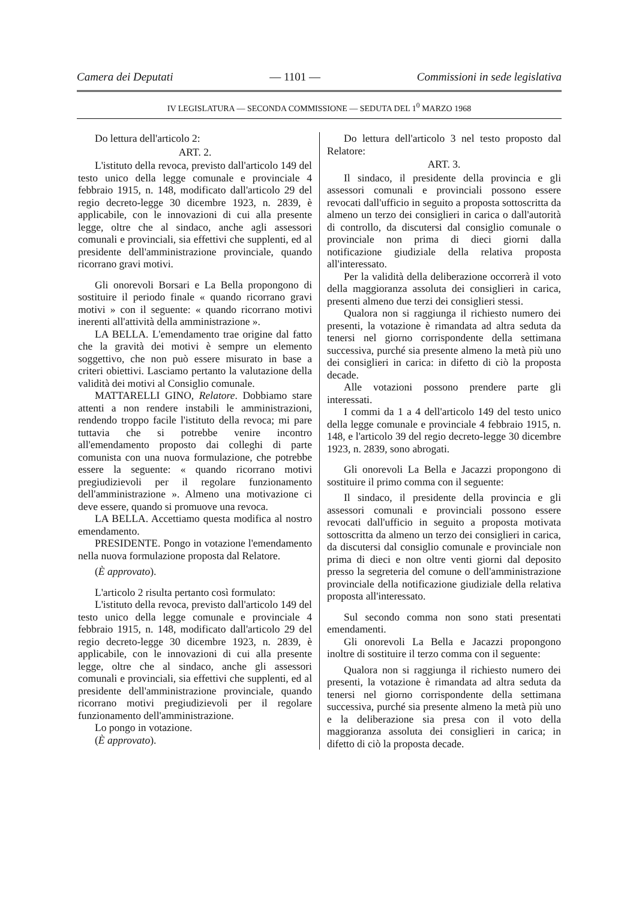Camera dei Deputati — 1101 — Commissioni in sede legislativa
IV LEGISLATURA — SECONDA COMMISSIONE — SEDUTA DEL 1<sup>0</sup> MARZO 1968
Do lettura dell'articolo 2:
ART. 2.
L'istituto della revoca, previsto dall'articolo 149 del testo unico della legge comunale e provinciale 4 febbraio 1915, n. 148, modificato dall'articolo 29 del regio decreto-legge 30 dicembre 1923, n. 2839, è applicabile, con le innovazioni di cui alla presente legge, oltre che al sindaco, anche agli assessori comunali e provinciali, sia effettivi che supplenti, ed al presidente dell'amministrazione provinciale, quando ricorrano gravi motivi.
Gli onorevoli Borsari e La Bella propongono di sostituire il periodo finale « quando ricorrano gravi motivi » con il seguente: « quando ricorrano motivi inerenti all'attività della amministrazione ».
LA BELLA. L'emendamento trae origine dal fatto che la gravità dei motivi è sempre un elemento soggettivo, che non può essere misurato in base a criteri obiettivi. Lasciamo pertanto la valutazione della validità dei motivi al Consiglio comunale.
MATTARELLI GINO, Relatore. Dobbiamo stare attenti a non rendere instabili le amministrazioni, rendendo troppo facile l'istituto della revoca; mi pare tuttavia che si potrebbe venire incontro all'emendamento proposto dai colleghi di parte comunista con una nuova formulazione, che potrebbe essere la seguente: « quando ricorrano motivi pregiudizievoli per il regolare funzionamento dell'amministrazione ». Almeno una motivazione ci deve essere, quando si promuove una revoca.
LA BELLA. Accettiamo questa modifica al nostro emendamento.
PRESIDENTE. Pongo in votazione l'emendamento nella nuova formulazione proposta dal Relatore.
(È approvato).
L'articolo 2 risulta pertanto così formulato:
L'istituto della revoca, previsto dall'articolo 149 del testo unico della legge comunale e provinciale 4 febbraio 1915, n. 148, modificato dall'articolo 29 del regio decreto-legge 30 dicembre 1923, n. 2839, è applicabile, con le innovazioni di cui alla presente legge, oltre che al sindaco, anche gli assessori comunali e provinciali, sia effettivi che supplenti, ed al presidente dell'amministrazione provinciale, quando ricorrano motivi pregiudizievoli per il regolare funzionamento dell'amministrazione.
Lo pongo in votazione.
(È approvato).
Do lettura dell'articolo 3 nel testo proposto dal Relatore:
ART. 3.
Il sindaco, il presidente della provincia e gli assessori comunali e provinciali possono essere revocati dall'ufficio in seguito a proposta sottoscritta da almeno un terzo dei consiglieri in carica o dall'autorità di controllo, da discutersi dal consiglio comunale o provinciale non prima di dieci giorni dalla notificazione giudiziale della relativa proposta all'interessato.
Per la validità della deliberazione occorrerà il voto della maggioranza assoluta dei consiglieri in carica, presenti almeno due terzi dei consiglieri stessi.
Qualora non si raggiunga il richiesto numero dei presenti, la votazione è rimandata ad altra seduta da tenersi nel giorno corrispondente della settimana successiva, purché sia presente almeno la metà più uno dei consiglieri in carica: in difetto di ciò la proposta decade.
Alle votazioni possono prendere parte gli interessati.
I commi da 1 a 4 dell'articolo 149 del testo unico della legge comunale e provinciale 4 febbraio 1915, n. 148, e l'articolo 39 del regio decreto-legge 30 dicembre 1923, n. 2839, sono abrogati.
Gli onorevoli La Bella e Jacazzi propongono di sostituire il primo comma con il seguente:
Il sindaco, il presidente della provincia e gli assessori comunali e provinciali possono essere revocati dall'ufficio in seguito a proposta motivata sottoscritta da almeno un terzo dei consiglieri in carica, da discutersi dal consiglio comunale e provinciale non prima di dieci e non oltre venti giorni dal deposito presso la segreteria del comune o dell'amministrazione provinciale della notificazione giudiziale della relativa proposta all'interessato.
Sul secondo comma non sono stati presentati emendamenti.
Gli onorevoli La Bella e Jacazzi propongono inoltre di sostituire il terzo comma con il seguente:
Qualora non si raggiunga il richiesto numero dei presenti, la votazione è rimandata ad altra seduta da tenersi nel giorno corrispondente della settimana successiva, purché sia presente almeno la metà più uno e la deliberazione sia presa con il voto della maggioranza assoluta dei consiglieri in carica; in difetto di ciò la proposta decade.